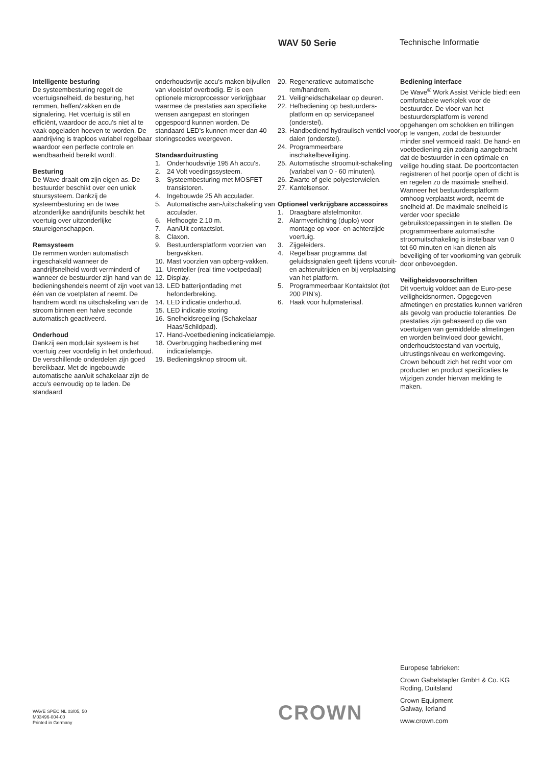WAV 50 Serie Technische Informatie
Intelligente besturing
De systeembesturing regelt de voertuigsnelheid, de besturing, het remmen, heffen/zakken en de signalering. Het voertuig is stil en efficiënt, waardoor de accu’s niet al te vaak opgeladen hoeven te worden. De aandrijving is traploos variabel regelbaar waardoor een perfecte controle en wendbaarheid bereikt wordt.
Besturing
De Wave draait om zijn eigen as. De bestuurder beschikt over een uniek stuursysteem. Dankzij de systeembesturing en de twee afzonderlijke aandrijfunits beschikt het voertuig over uitzonderlijke stuureigenschappen.
Remsysteem
De remmen worden automatisch ingeschakeld wanneer de aandrijfsnelheid wordt verminderd of wanneer de bestuurder zijn hand van de bedieningshendels neemt of zijn voet van één van de voetplaten af neemt. De handrem wordt na uitschakeling van de stroom binnen een halve seconde automatisch geactiveerd.
Onderhoud
Dankzij een modulair systeem is het voertuig zeer voordelig in het onderhoud. De verschillende onderdelen zijn goed bereikbaar. Met de ingebouwde automatische aan/uit schakelaar zijn de accu's eenvoudig op te laden. De standaard
onderhoudsvrije accu's maken bijvullen van vloeistof overbodig. Er is een optionele microprocessor verkrijgbaar waarmee de prestaties aan specifieke wensen aangepast en storingen opgespoord kunnen worden. De standaard LED's kunnen meer dan 40 storingscodes weergeven.
Standaarduitrusting
1. Onderhoudsvrije 195 Ah accu's.
2. 24 Volt voedingssysteem.
3. Systeembesturing met MOSFET transistoren.
4. Ingebouwde 25 Ah acculader.
5. Automatische aan-/uitschakeling van acculader.
6. Hefhoogte 2.10 m.
7. Aan/Uit contactslot.
8. Claxon.
9. Bestuurdersplatform voorzien van bergvakken.
10. Mast voorzien van opberg-vakken.
11. Urenteller (real time voetpedaal)
12. Display.
13. LED batterijontlading met hefonderbreking.
14. LED indicatie onderhoud.
15. LED indicatie storing
16. Snelheidsregeling (Schakelaar Haas/Schildpad).
17. Hand-/voetbediening indicatielampje.
18. Overbrugging hadbediening met indicatielampje.
19. Bedieningsknop stroom uit.
20. Regeneratieve automatische rem/handrem.
21. Veiligheidschakelaar op deuren.
22. Hefbediening op bestuurders-platform en op servicepaneel (onderstel).
23. Handbediend hydraulisch ventiel voor dalen (onderstel).
24. Programmeerbare inschakelbeveiliging.
25. Automatische stroomuit-schakeling (variabel van 0 - 60 minuten).
26. Zwarte of gele polyesterwielen.
27. Kantelsensor.
Optioneel verkrijgbare accessoires
1. Draagbare afstelmonitor.
2. Alarmverlichting (duplo) voor montage op voor- en achterzijde voertuig.
3. Zijgeleiders.
4. Regelbaar programma dat geluidssignalen geeft tijdens vooruit- en achteruitrijden en bij verplaatsing van het platform.
5. Programmeerbaar Kontaktslot (tot 200 PIN’s).
6. Haak voor hulpmateriaal.
Bediening interface
De Wave<sup>®</sup> Work Assist Vehicle biedt een comfortabele werkplek voor de bestuurder. De vloer van het bestuurdersplatform is verend opgehangen om schokken en trillingen op te vangen, zodat de bestuurder minder snel vermoeid raakt. De hand- en voetbediening zijn zodanig aangebracht dat de bestuurder in een optimale en veilige houding staat. De poortcontacten registreren of het poortje open of dicht is en regelen zo de maximale snelheid. Wanneer het bestuurdersplatform omhoog verplaatst wordt, neemt de snelheid af. De maximale snelheid is verder voor speciale gebruikstoepassingen in te stellen. De programmeerbare automatische stroomuitschakeling is instelbaar van 0 tot 60 minuten en kan dienen als beveiliging of ter voorkoming van gebruik door onbevoegden.
Veiligheidsvoorschriften
Dit voertuig voldoet aan de Euro-pese veiligheidsnormen. Opgegeven afmetingen en prestaties kunnen variëren als gevolg van productie toleranties. De prestaties zijn gebaseerd op die van voertuigen van gemiddelde afmetingen en worden beïnvloed door gewicht, onderhoudstoestand van voertuig, uitrustingsniveau en werkomgeving. Crown behoudt zich het recht voor om producten en product specificaties te wijzigen zonder hiervan melding te maken.
Europese fabrieken:
Crown Gabelstapler GmbH & Co. KG
Roding, Duitsland
Crown Equipment
Galway, Ierland
www.crown.com
WAVE SPEC NL 03/05, 50
M03496-004-00
Printed in Germany
CROWN